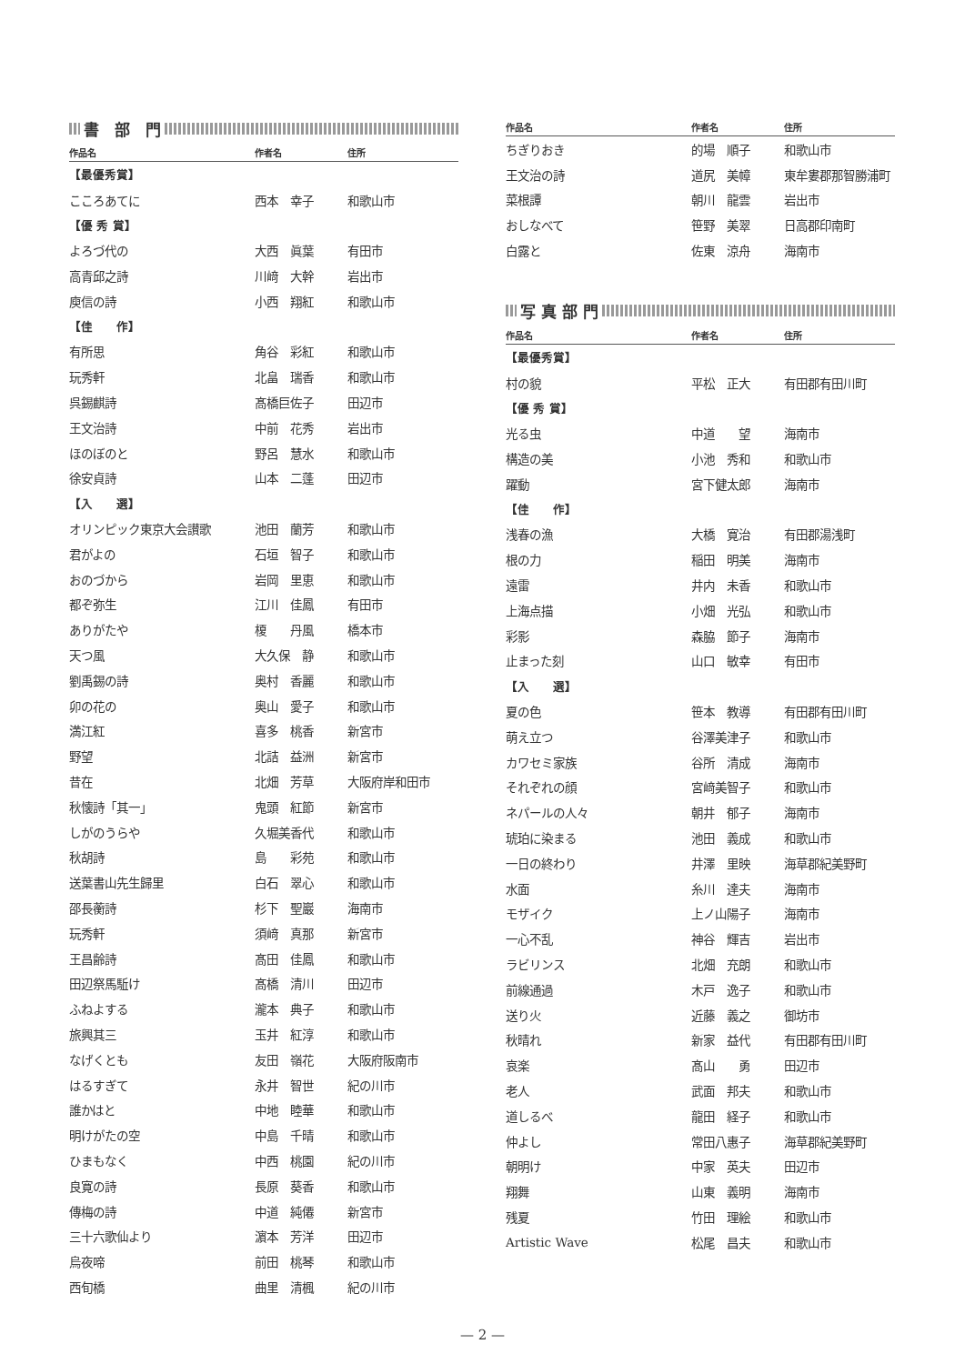書　部　門
| 作品名 | 作者名 | 住所 |
| --- | --- | --- |
| 【最優秀賞】 | | |
| こころあてに | 西本 幸子 | 和歌山市 |
| 【優 秀 賞】 | | |
| よろづ代の | 大西 眞葉 | 有田市 |
| 高青邱之詩 | 川﨑 大幹 | 岩出市 |
| 庾信の詩 | 小西 翔紅 | 和歌山市 |
| 【佳 作】 | | |
| 有所思 | 角谷 彩紅 | 和歌山市 |
| 玩秀軒 | 北畠 瑞香 | 和歌山市 |
| 呉錫麒詩 | 髙橋巨佐子 | 田辺市 |
| 王文治詩 | 中前 花秀 | 岩出市 |
| ほのぼのと | 野呂 慧水 | 和歌山市 |
| 徐安貞詩 | 山本 二蓬 | 田辺市 |
| 【入 選】 | | |
| オリンピック東京大会讃歌 | 池田 蘭芳 | 和歌山市 |
| 君がよの | 石垣 智子 | 和歌山市 |
| おのづから | 岩岡 里恵 | 和歌山市 |
| 都ぞ弥生 | 江川 佳鳳 | 有田市 |
| ありがたや | 榎 丹風 | 橋本市 |
| 天つ風 | 大久保 静 | 和歌山市 |
| 劉禹錫の詩 | 奥村 香麗 | 和歌山市 |
| 卯の花の | 奥山 愛子 | 和歌山市 |
| 満江紅 | 喜多 桃香 | 新宮市 |
| 野望 | 北詰 益洲 | 新宮市 |
| 昔在 | 北畑 芳草 | 大阪府岸和田市 |
| 秋懐詩「其一」 | 鬼頭 紅節 | 新宮市 |
| しがのうらや | 久堀美香代 | 和歌山市 |
| 秋胡詩 | 島 彩苑 | 和歌山市 |
| 送葉書山先生歸里 | 白石 翠心 | 和歌山市 |
| 邵長蘅詩 | 杉下 聖巖 | 海南市 |
| 玩秀軒 | 須﨑 真那 | 新宮市 |
| 王昌齢詩 | 髙田 佳鳳 | 和歌山市 |
| 田辺祭馬駈け | 髙橋 清川 | 田辺市 |
| ふねよする | 瀧本 典子 | 和歌山市 |
| 旅興其三 | 玉井 紅淳 | 和歌山市 |
| なげくとも | 友田 嶺花 | 大阪府阪南市 |
| はるすぎて | 永井 智世 | 紀の川市 |
| 誰かはと | 中地 睦華 | 和歌山市 |
| 明けがたの空 | 中島 千晴 | 和歌山市 |
| ひまもなく | 中西 桃園 | 紀の川市 |
| 良寛の詩 | 長原 葵香 | 和歌山市 |
| 傳梅の詩 | 中道 純僊 | 新宮市 |
| 三十六歌仙より | 濵本 芳洋 | 田辺市 |
| 烏夜啼 | 前田 桃琴 | 和歌山市 |
| 西旬橋 | 曲里 清楓 | 紀の川市 |
| 作品名 | 作者名 | 住所 |
| --- | --- | --- |
| ちぎりおき | 的場 順子 | 和歌山市 |
| 王文治の詩 | 道尻 美幛 | 東牟婁郡那智勝浦町 |
| 菜根譚 | 朝川 龍雲 | 岩出市 |
| おしなべて | 笹野 美翠 | 日高郡印南町 |
| 白露と | 佐東 涼舟 | 海南市 |
写 真 部 門
| 作品名 | 作者名 | 住所 |
| --- | --- | --- |
| 【最優秀賞】 | | |
| 村の貌 | 平松 正大 | 有田郡有田川町 |
| 【優 秀 賞】 | | |
| 光る虫 | 中道 望 | 海南市 |
| 構造の美 | 小池 秀和 | 和歌山市 |
| 躍動 | 宮下健太郎 | 海南市 |
| 【佳 作】 | | |
| 浅春の漁 | 大橋 寛治 | 有田郡湯浅町 |
| 根の力 | 稲田 明美 | 海南市 |
| 遠雷 | 井内 未香 | 和歌山市 |
| 上海点描 | 小畑 光弘 | 和歌山市 |
| 彩影 | 森脇 節子 | 海南市 |
| 止まった刻 | 山口 敏幸 | 有田市 |
| 【入 選】 | | |
| 夏の色 | 笹本 教導 | 有田郡有田川町 |
| 萌え立つ | 谷澤美津子 | 和歌山市 |
| カワセミ家族 | 谷所 清成 | 海南市 |
| それぞれの顔 | 宮﨑美智子 | 和歌山市 |
| ネパールの人々 | 朝井 郁子 | 海南市 |
| 琥珀に染まる | 池田 義成 | 和歌山市 |
| 一日の終わり | 井澤 里映 | 海草郡紀美野町 |
| 水面 | 糸川 達夫 | 海南市 |
| モザイク | 上ノ山陽子 | 海南市 |
| 一心不乱 | 神谷 輝吉 | 岩出市 |
| ラビリンス | 北畑 充朗 | 和歌山市 |
| 前線通過 | 木戸 逸子 | 和歌山市 |
| 送り火 | 近藤 義之 | 御坊市 |
| 秋晴れ | 新家 益代 | 有田郡有田川町 |
| 哀楽 | 髙山 勇 | 田辺市 |
| 老人 | 武面 邦夫 | 和歌山市 |
| 道しるべ | 龍田 経子 | 和歌山市 |
| 仲よし | 常田八惠子 | 海草郡紀美野町 |
| 朝明け | 中家 英夫 | 田辺市 |
| 翔舞 | 山東 義明 | 海南市 |
| 残夏 | 竹田 理絵 | 和歌山市 |
| Artistic Wave | 松尾 昌夫 | 和歌山市 |
— 2 —